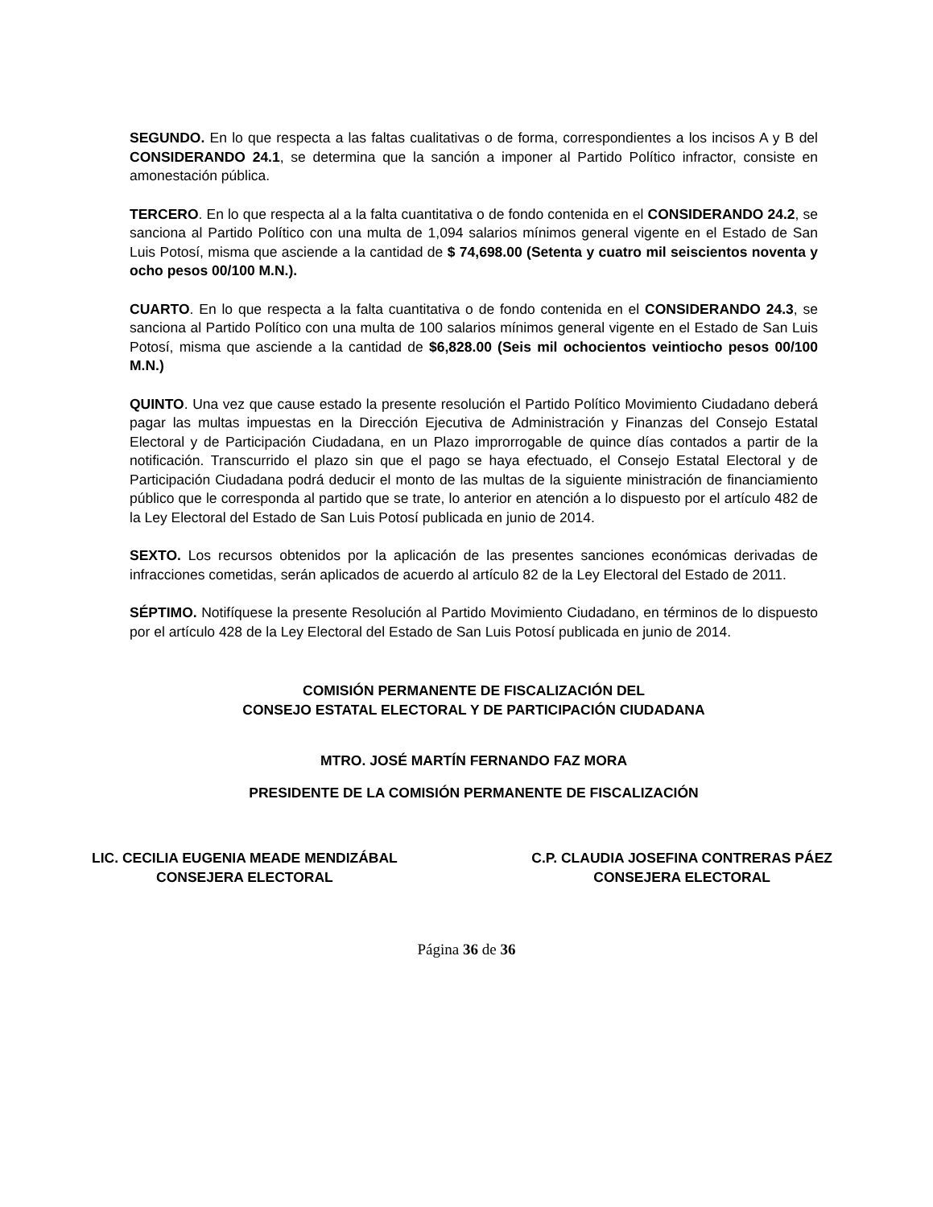SEGUNDO. En lo que respecta a las faltas cualitativas o de forma, correspondientes a los incisos A y B del CONSIDERANDO 24.1, se determina que la sanción a imponer al Partido Político infractor, consiste en amonestación pública.
TERCERO. En lo que respecta al a la falta cuantitativa o de fondo contenida en el CONSIDERANDO 24.2, se sanciona al Partido Político con una multa de 1,094 salarios mínimos general vigente en el Estado de San Luis Potosí, misma que asciende a la cantidad de $ 74,698.00 (Setenta y cuatro mil seiscientos noventa y ocho pesos 00/100 M.N.).
CUARTO. En lo que respecta a la falta cuantitativa o de fondo contenida en el CONSIDERANDO 24.3, se sanciona al Partido Político con una multa de 100 salarios mínimos general vigente en el Estado de San Luis Potosí, misma que asciende a la cantidad de $6,828.00 (Seis mil ochocientos veintiocho pesos 00/100 M.N.)
QUINTO. Una vez que cause estado la presente resolución el Partido Político Movimiento Ciudadano deberá pagar las multas impuestas en la Dirección Ejecutiva de Administración y Finanzas del Consejo Estatal Electoral y de Participación Ciudadana, en un Plazo improrrogable de quince días contados a partir de la notificación. Transcurrido el plazo sin que el pago se haya efectuado, el Consejo Estatal Electoral y de Participación Ciudadana podrá deducir el monto de las multas de la siguiente ministración de financiamiento público que le corresponda al partido que se trate, lo anterior en atención a lo dispuesto por el artículo 482 de la Ley Electoral del Estado de San Luis Potosí publicada en junio de 2014.
SEXTO. Los recursos obtenidos por la aplicación de las presentes sanciones económicas derivadas de infracciones cometidas, serán aplicados de acuerdo al artículo 82 de la Ley Electoral del Estado de 2011.
SÉPTIMO. Notifíquese la presente Resolución al Partido Movimiento Ciudadano, en términos de lo dispuesto por el artículo 428 de la Ley Electoral del Estado de San Luis Potosí publicada en junio de 2014.
COMISIÓN PERMANENTE DE FISCALIZACIÓN DEL
CONSEJO ESTATAL ELECTORAL Y DE PARTICIPACIÓN CIUDADANA
MTRO. JOSÉ MARTÍN FERNANDO FAZ MORA
PRESIDENTE DE LA COMISIÓN PERMANENTE DE FISCALIZACIÓN
LIC. CECILIA EUGENIA MEADE MENDIZÁBAL
CONSEJERA ELECTORAL
C.P. CLAUDIA JOSEFINA CONTRERAS PÁEZ
CONSEJERA ELECTORAL
Página 36 de 36